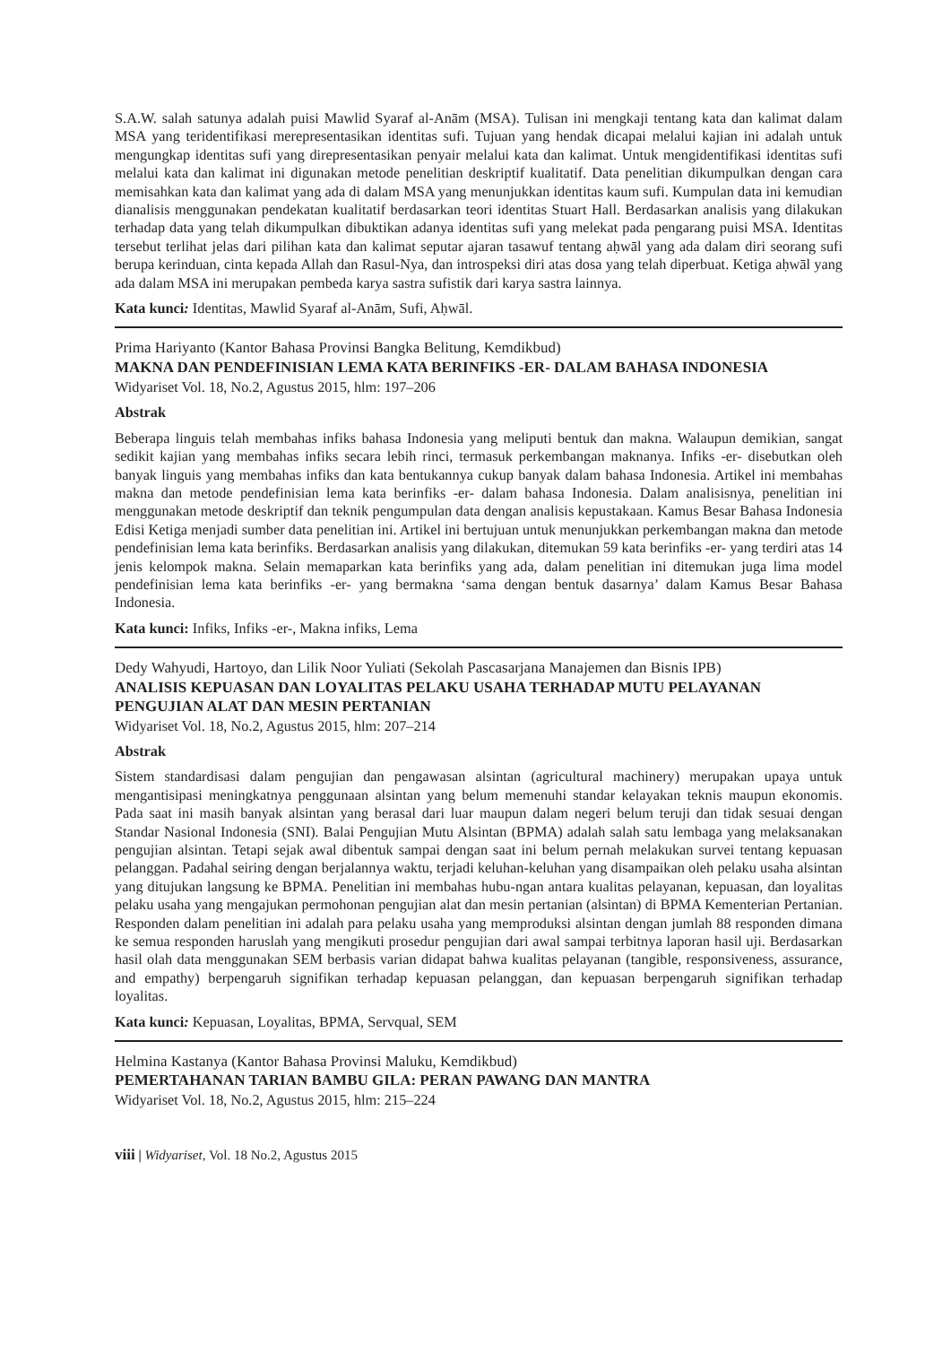S.A.W. salah satunya adalah puisi Mawlid Syaraf al-Anām (MSA). Tulisan ini mengkaji tentang kata dan kalimat dalam MSA yang teridentifikasi merepresentasikan identitas sufi. Tujuan yang hendak dicapai melalui kajian ini adalah untuk mengungkap identitas sufi yang direpresentasikan penyair melalui kata dan kalimat. Untuk mengidentifikasi identitas sufi melalui kata dan kalimat ini digunakan metode penelitian deskriptif kualitatif. Data penelitian dikumpulkan dengan cara memisahkan kata dan kalimat yang ada di dalam MSA yang menunjukkan identitas kaum sufi. Kumpulan data ini kemudian dianalisis menggunakan pendekatan kualitatif berdasarkan teori identitas Stuart Hall. Berdasarkan analisis yang dilakukan terhadap data yang telah dikumpulkan dibuktikan adanya identitas sufi yang melekat pada pengarang puisi MSA. Identitas tersebut terlihat jelas dari pilihan kata dan kalimat seputar ajaran tasawuf tentang aḥwāl yang ada dalam diri seorang sufi berupa kerinduan, cinta kepada Allah dan Rasul-Nya, dan introspeksi diri atas dosa yang telah diperbuat. Ketiga aḥwāl yang ada dalam MSA ini merupakan pembeda karya sastra sufistik dari karya sastra lainnya.
Kata kunci: Identitas, Mawlid Syaraf al-Anām, Sufi, Aḥwāl.
Prima Hariyanto (Kantor Bahasa Provinsi Bangka Belitung, Kemdikbud)
MAKNA DAN PENDEFINISIAN LEMA KATA BERINFIKS -ER- DALAM BAHASA INDONESIA
Widyariset Vol. 18, No.2, Agustus 2015, hlm: 197–206
Abstrak
Beberapa linguis telah membahas infiks bahasa Indonesia yang meliputi bentuk dan makna. Walaupun demikian, sangat sedikit kajian yang membahas infiks secara lebih rinci, termasuk perkembangan maknanya. Infiks -er- disebutkan oleh banyak linguis yang membahas infiks dan kata bentukannya cukup banyak dalam bahasa Indonesia. Artikel ini membahas makna dan metode pendefinisian lema kata berinfiks -er- dalam bahasa Indonesia. Dalam analisisnya, penelitian ini menggunakan metode deskriptif dan teknik pengumpulan data dengan analisis kepustakaan. Kamus Besar Bahasa Indonesia Edisi Ketiga menjadi sumber data penelitian ini. Artikel ini bertujuan untuk menunjukkan perkembangan makna dan metode pendefinisian lema kata berinfiks. Berdasarkan analisis yang dilakukan, ditemukan 59 kata berinfiks -er- yang terdiri atas 14 jenis kelompok makna. Selain memaparkan kata berinfiks yang ada, dalam penelitian ini ditemukan juga lima model pendefinisian lema kata berinfiks -er- yang bermakna ‘sama dengan bentuk dasarnya’ dalam Kamus Besar Bahasa Indonesia.
Kata kunci: Infiks, Infiks -er-, Makna infiks, Lema
Dedy Wahyudi, Hartoyo, dan Lilik Noor Yuliati (Sekolah Pascasarjana Manajemen dan Bisnis IPB)
ANALISIS KEPUASAN DAN LOYALITAS PELAKU USAHA TERHADAP MUTU PELAYANAN PENGUJIAN ALAT DAN MESIN PERTANIAN
Widyariset Vol. 18, No.2, Agustus 2015, hlm: 207–214
Abstrak
Sistem standardisasi dalam pengujian dan pengawasan alsintan (agricultural machinery) merupakan upaya untuk mengantisipasi meningkatnya penggunaan alsintan yang belum memenuhi standar kelayakan teknis maupun ekonomis. Pada saat ini masih banyak alsintan yang berasal dari luar maupun dalam negeri belum teruji dan tidak sesuai dengan Standar Nasional Indonesia (SNI). Balai Pengujian Mutu Alsintan (BPMA) adalah salah satu lembaga yang melaksanakan pengujian alsintan. Tetapi sejak awal dibentuk sampai dengan saat ini belum pernah melakukan survei tentang kepuasan pelanggan. Padahal seiring dengan berjalannya waktu, terjadi keluhan-keluhan yang disampaikan oleh pelaku usaha alsintan yang ditujukan langsung ke BPMA. Penelitian ini membahas hubu-ngan antara kualitas pelayanan, kepuasan, dan loyalitas pelaku usaha yang mengajukan permohonan pengujian alat dan mesin pertanian (alsintan) di BPMA Kementerian Pertanian. Responden dalam penelitian ini adalah para pelaku usaha yang memproduksi alsintan dengan jumlah 88 responden dimana ke semua responden haruslah yang mengikuti prosedur pengujian dari awal sampai terbitnya laporan hasil uji. Berdasarkan hasil olah data menggunakan SEM berbasis varian didapat bahwa kualitas pelayanan (tangible, responsiveness, assurance, and empathy) berpengaruh signifikan terhadap kepuasan pelanggan, dan kepuasan berpengaruh signifikan terhadap loyalitas.
Kata kunci: Kepuasan, Loyalitas, BPMA, Servqual, SEM
Helmina Kastanya (Kantor Bahasa Provinsi Maluku, Kemdikbud)
PEMERTAHANAN TARIAN BAMBU GILA: PERAN PAWANG DAN MANTRA
Widyariset Vol. 18, No.2, Agustus 2015, hlm: 215–224
viii | Widyariset, Vol. 18 No.2, Agustus 2015